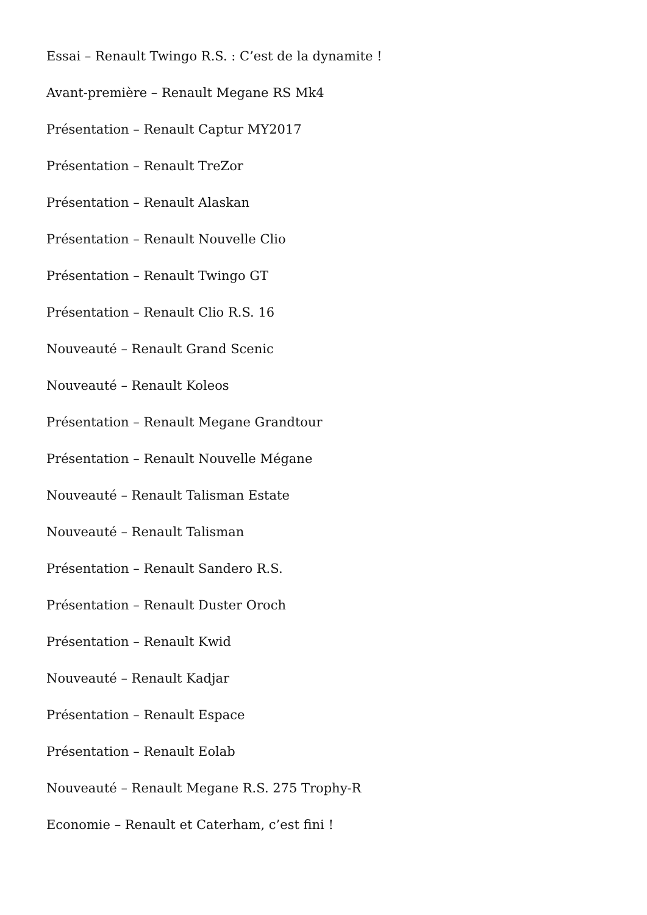Essai – Renault Twingo R.S. : C’est de la dynamite !
Avant-première – Renault Megane RS Mk4
Présentation – Renault Captur MY2017
Présentation – Renault TreZor
Présentation – Renault Alaskan
Présentation – Renault Nouvelle Clio
Présentation – Renault Twingo GT
Présentation – Renault Clio R.S. 16
Nouveauté – Renault Grand Scenic
Nouveauté – Renault Koleos
Présentation – Renault Megane Grandtour
Présentation – Renault Nouvelle Mégane
Nouveauté – Renault Talisman Estate
Nouveauté – Renault Talisman
Présentation – Renault Sandero R.S.
Présentation – Renault Duster Oroch
Présentation – Renault Kwid
Nouveauté – Renault Kadjar
Présentation – Renault Espace
Présentation – Renault Eolab
Nouveauté – Renault Megane R.S. 275 Trophy-R
Economie – Renault et Caterham, c’est fini !